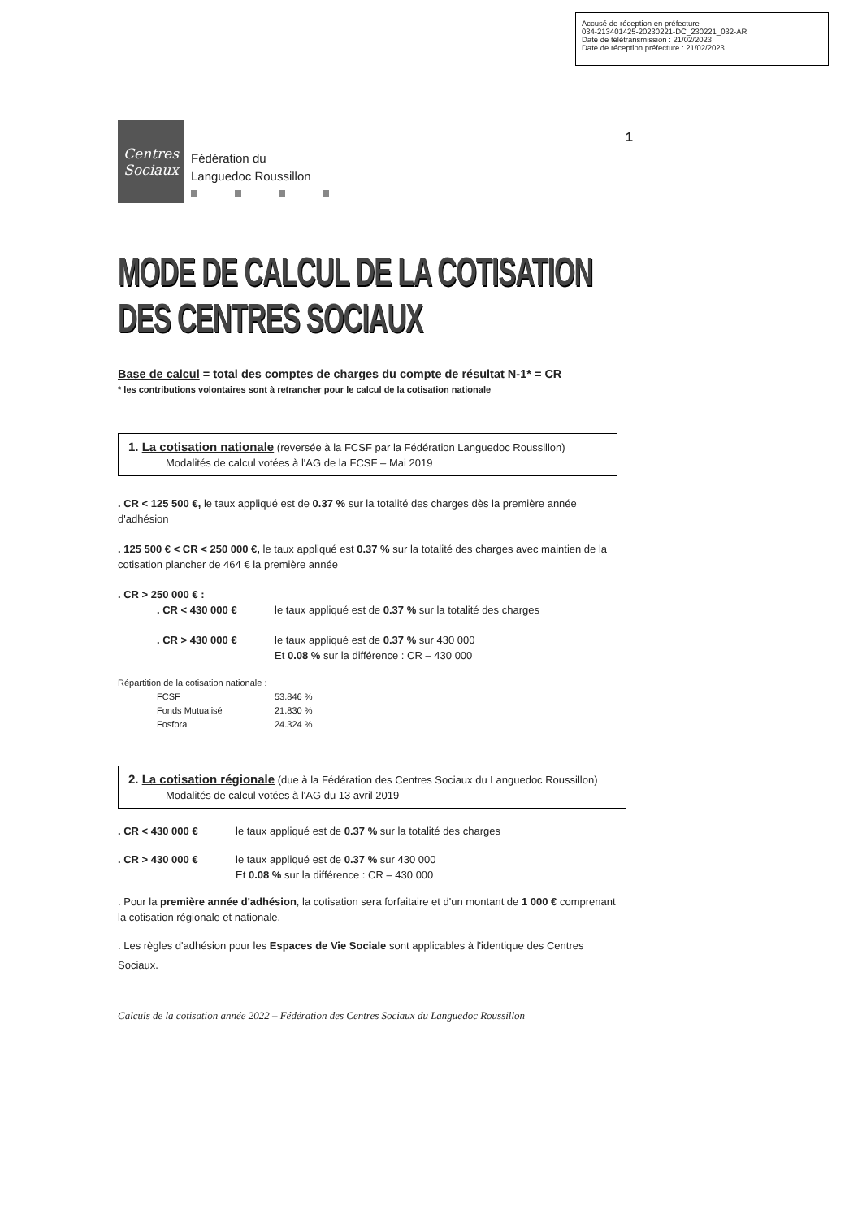Accusé de réception en préfecture
034-213401425-20230221-DC_230221_032-AR
Date de télétransmission : 21/02/2023
Date de réception préfecture : 21/02/2023
1
Centres
Sociaux
Fédération du
Languedoc Roussillon
MODE DE CALCUL DE LA COTISATION DES CENTRES SOCIAUX
Base de calcul = total des comptes de charges du compte de résultat N-1* = CR
* les contributions volontaires sont à retrancher pour le calcul de la cotisation nationale
1. La cotisation nationale (reversée à la FCSF par la Fédération Languedoc Roussillon)
Modalités de calcul votées à l'AG de la FCSF – Mai 2019
. CR < 125 500 €, le taux appliqué est de 0.37 % sur la totalité des charges dès la première année d'adhésion
. 125 500 € < CR < 250 000 €, le taux appliqué est 0.37 % sur la totalité des charges avec maintien de la cotisation plancher de 464 € la première année
. CR > 250 000 € :
. CR < 430 000 € le taux appliqué est de 0.37 % sur la totalité des charges
. CR > 430 000 € le taux appliqué est de 0.37 % sur 430 000
Et 0.08 % sur la différence : CR – 430 000
Répartition de la cotisation nationale :
FCSF
Fonds Mutualisé
Fosfora
53.846 %
21.830 %
24.324 %
2. La cotisation régionale (due à la Fédération des Centres Sociaux du Languedoc Roussillon)
Modalités de calcul votées à l'AG du 13 avril 2019
. CR < 430 000 € le taux appliqué est de 0.37 % sur la totalité des charges
. CR > 430 000 € le taux appliqué est de 0.37 % sur 430 000
Et 0.08 % sur la différence : CR – 430 000
. Pour la première année d'adhésion, la cotisation sera forfaitaire et d'un montant de 1 000 € comprenant la cotisation régionale et nationale.
. Les règles d'adhésion pour les Espaces de Vie Sociale sont applicables à l'identique des Centres Sociaux.
Calculs de la cotisation année 2022 – Fédération des Centres Sociaux du Languedoc Roussillon